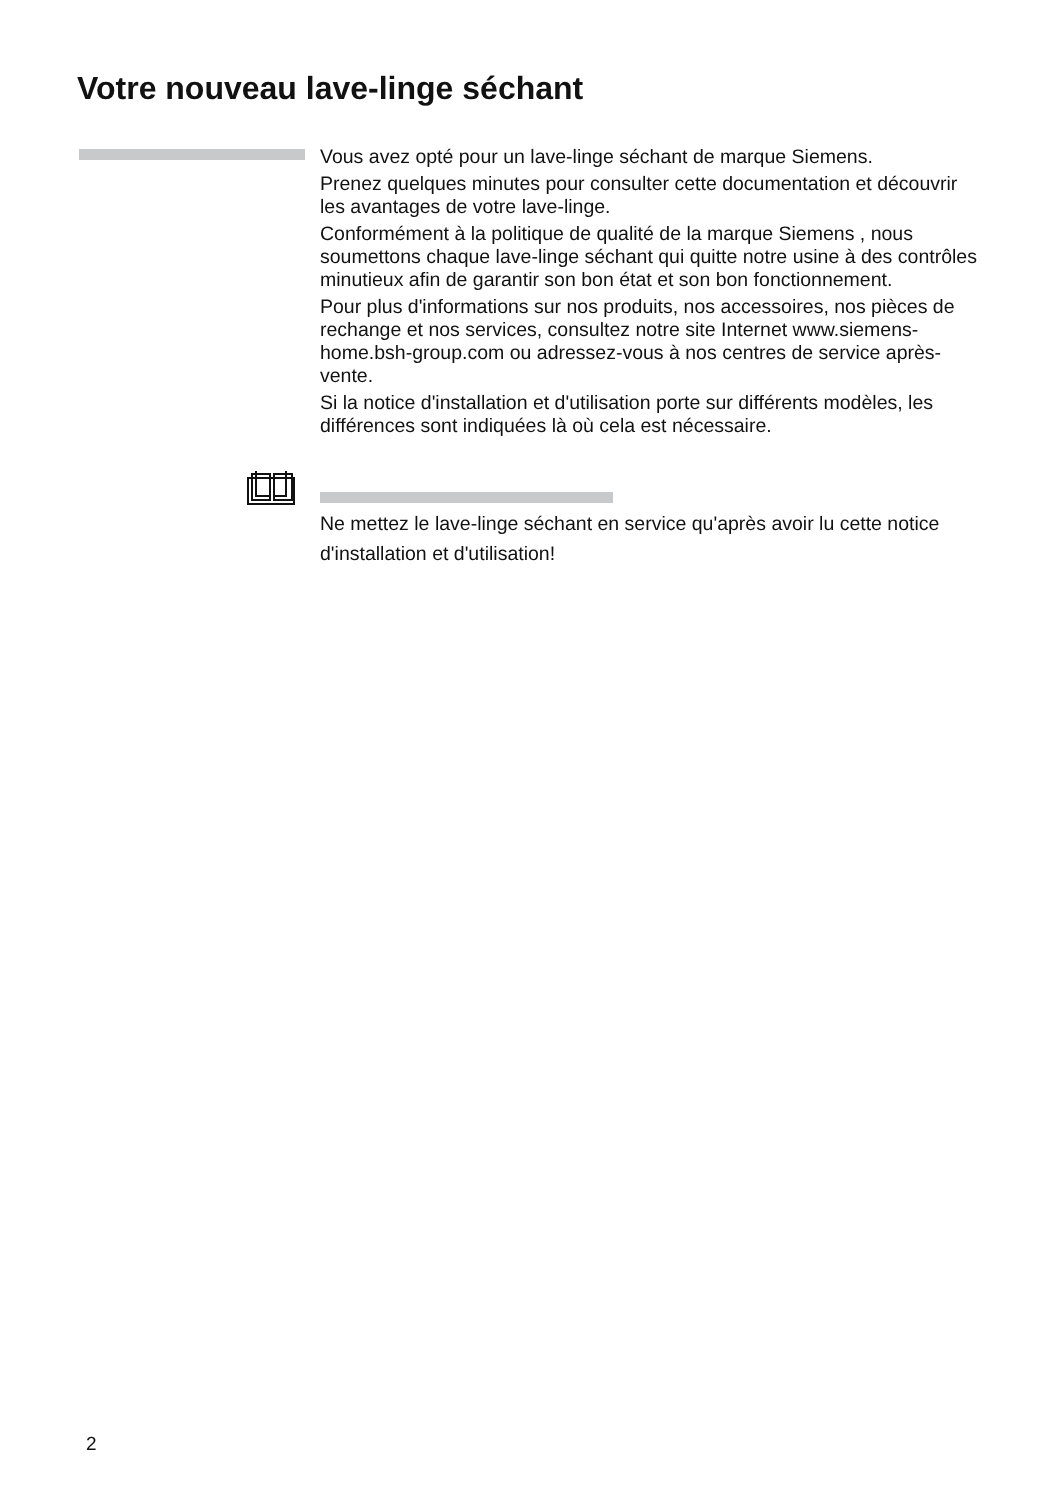Votre nouveau lave-linge séchant
Vous avez opté pour un lave-linge séchant de marque Siemens.
Prenez quelques minutes pour consulter cette documentation et découvrir les avantages de votre lave-linge.
Conformément à la politique de qualité de la marque Siemens , nous soumettons chaque lave-linge séchant qui quitte notre usine à des contrôles minutieux afin de garantir son bon état et son bon fonctionnement.
Pour plus d'informations sur nos produits, nos accessoires, nos pièces de rechange et nos services, consultez notre site Internet www.siemens-home.bsh-group.com ou adressez-vous à nos centres de service après-vente.
Si la notice d'installation et d'utilisation porte sur différents modèles, les différences sont indiquées là où cela est nécessaire.
Ne mettez le lave-linge séchant en service qu'après avoir lu cette notice d'installation et d'utilisation!
2